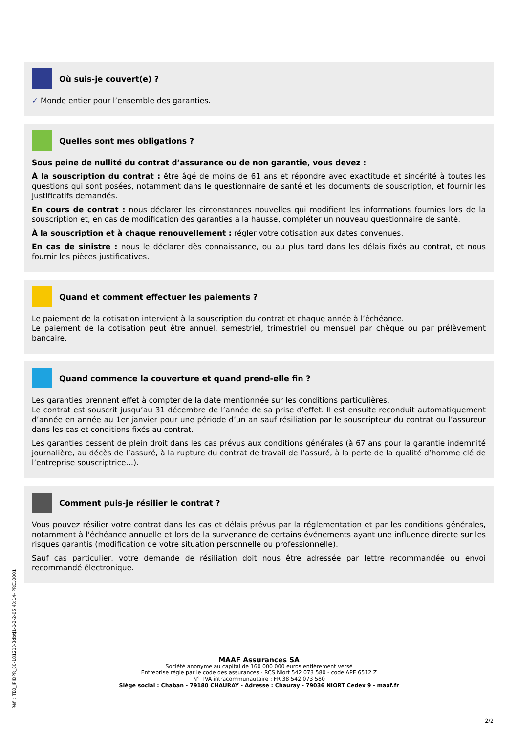Où suis-je couvert(e) ?
✓ Monde entier pour l’ensemble des garanties.
Quelles sont mes obligations ?
Sous peine de nullité du contrat d’assurance ou de non garantie, vous devez :
À la souscription du contrat : être âgé de moins de 61 ans et répondre avec exactitude et sincérité à toutes les questions qui sont posées, notamment dans le questionnaire de santé et les documents de souscription, et fournir les justificatifs demandés.
En cours de contrat : nous déclarer les circonstances nouvelles qui modifient les informations fournies lors de la souscription et, en cas de modification des garanties à la hausse, compléter un nouveau questionnaire de santé.
À la souscription et à chaque renouvellement : régler votre cotisation aux dates convenues.
En cas de sinistre : nous le déclarer dès connaissance, ou au plus tard dans les délais fixés au contrat, et nous fournir les pièces justificatives.
Quand et comment effectuer les paiements ?
Le paiement de la cotisation intervient à la souscription du contrat et chaque année à l’échéance.
Le paiement de la cotisation peut être annuel, semestriel, trimestriel ou mensuel par chèque ou par prélèvement bancaire.
Quand commence la couverture et quand prend-elle fin ?
Les garanties prennent effet à compter de la date mentionnée sur les conditions particulières.
Le contrat est souscrit jusqu’au 31 décembre de l’année de sa prise d’effet. Il est ensuite reconduit automatiquement d’année en année au 1er janvier pour une période d’un an sauf résiliation par le souscripteur du contrat ou l’assureur dans les cas et conditions fixés au contrat.
Les garanties cessent de plein droit dans les cas prévus aux conditions générales (à 67 ans pour la garantie indemnité journalière, au décès de l’assuré, à la rupture du contrat de travail de l’assuré, à la perte de la qualité d’homme clé de l’entreprise souscriptrice…).
Comment puis-je résilier le contrat ?
Vous pouvez résilier votre contrat dans les cas et délais prévus par la réglementation et par les conditions générales, notamment à l'échéance annuelle et lors de la survenance de certains événements ayant une influence directe sur les risques garantis (modification de votre situation personnelle ou professionnelle).
Sauf cas particulier, votre demande de résiliation doit nous être adressée par lettre recommandée ou envoi recommandé électronique.
MAAF Assurances SA
Société anonyme au capital de 160 000 000 euros entièrement versé
Entreprise régie par le code des assurances - RCS Niort 542 073 580 - code APE 6512 Z
N° TVA intracommunautaire : FR 38 542 073 580
Siège social : Chaban - 79180 CHAURAY - Adresse : Chauray - 79036 NIORT Cedex 9 - maaf.fr
2/2
Réf. : TB0_IPIDPR_00-181210-3dbtj1-1-2-2-05:43:14- PRE10001